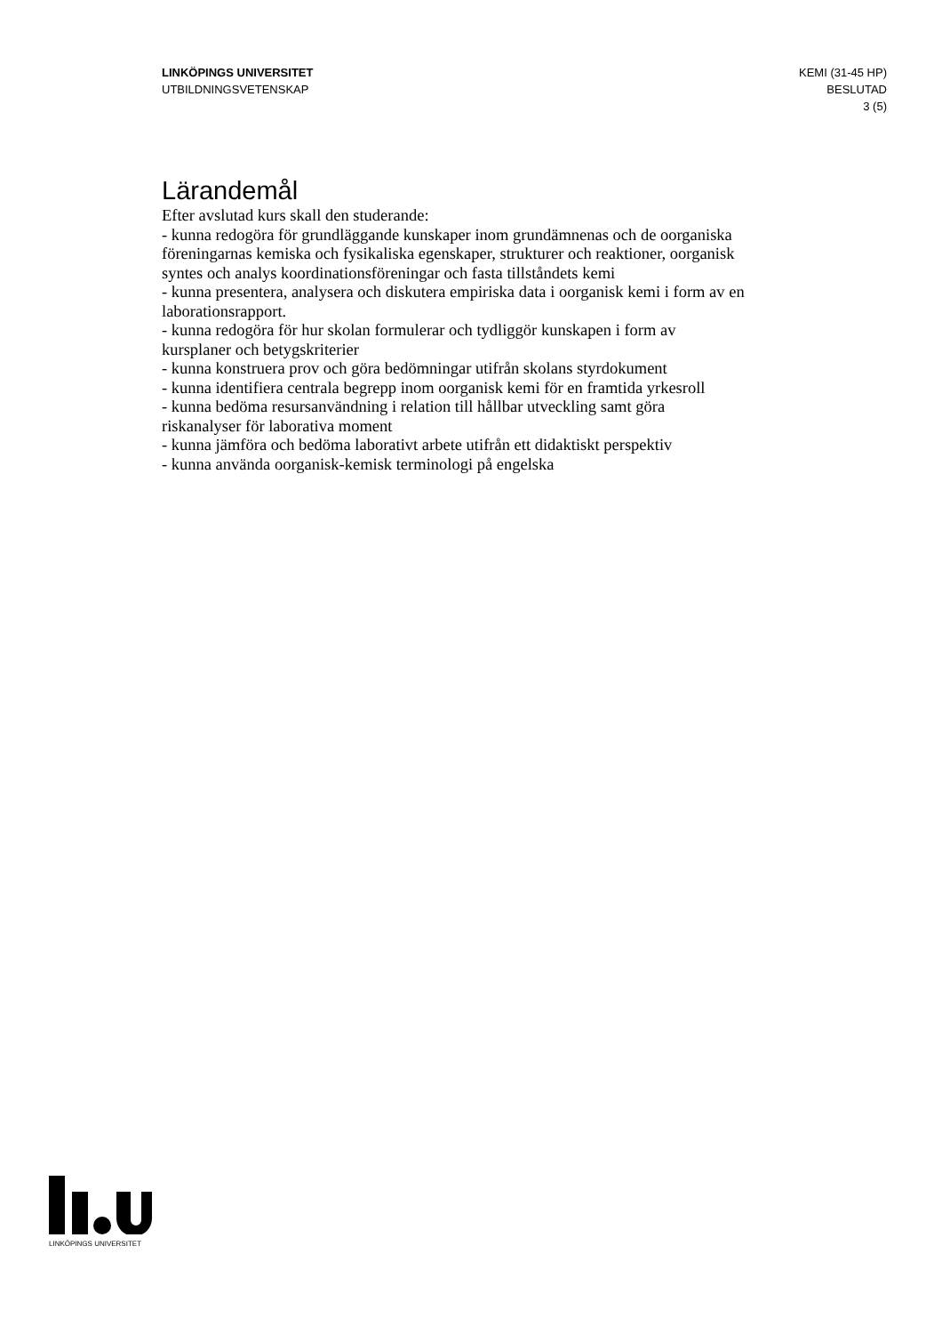LINKÖPINGS UNIVERSITET
UTBILDNINGSVETENSKAP
KEMI (31-45 HP)
BESLUTAD
3 (5)
Lärandemål
Efter avslutad kurs skall den studerande:
- kunna redogöra för grundläggande kunskaper inom grundämnenas och de oorganiska föreningarnas kemiska och fysikaliska egenskaper, strukturer och reaktioner, oorganisk syntes och analys koordinationsföreningar och fasta tillståndets kemi
- kunna presentera, analysera och diskutera empiriska data i oorganisk kemi i form av en laborationsrapport.
- kunna redogöra för hur skolan formulerar och tydliggör kunskapen i form av kursplaner och betygskriterier
- kunna konstruera prov och göra bedömningar utifrån skolans styrdokument
- kunna identifiera centrala begrepp inom oorganisk kemi för en framtida yrkesroll
- kunna bedöma resursanvändning i relation till hållbar utveckling samt göra riskanalyser för laborativa moment
- kunna jämföra och bedöma laborativt arbete utifrån ett didaktiskt perspektiv
- kunna använda oorganisk-kemisk terminologi på engelska
LINKÖPINGS UNIVERSITET